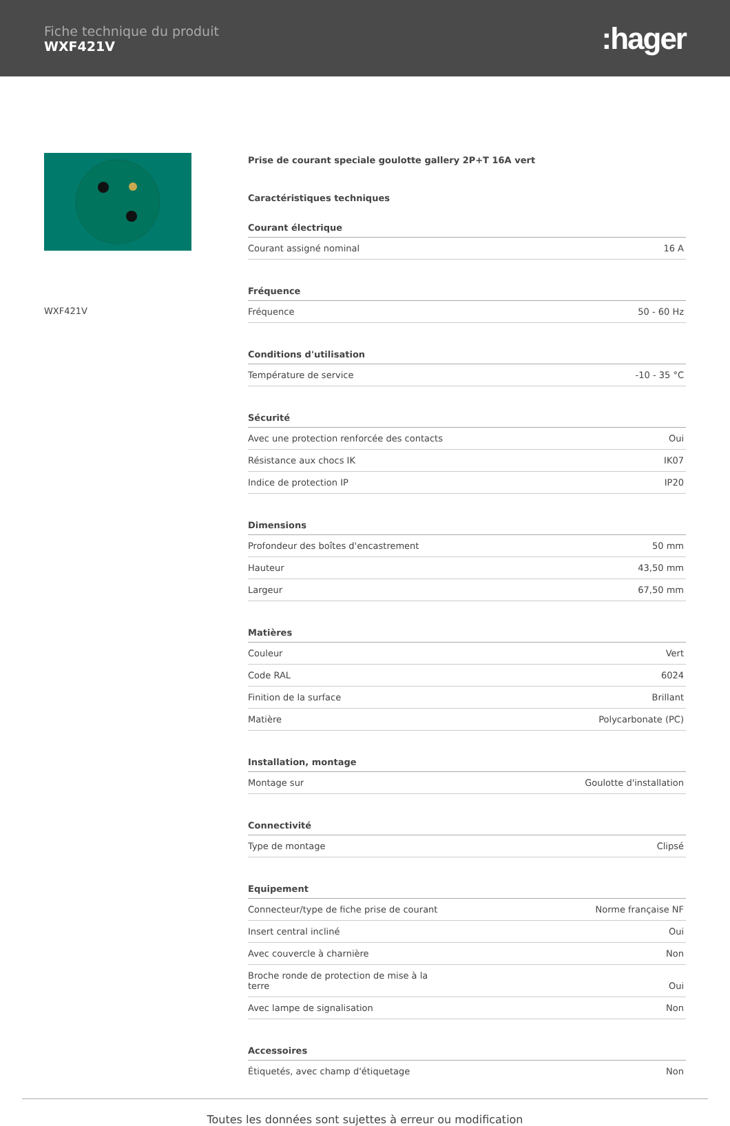Fiche technique du produit
WXF421V
:hager
WXF421V
Prise de courant speciale goulotte gallery 2P+T 16A vert
Caractéristiques techniques
| Courant électrique | |
| --- | --- |
| Courant assigné nominal | 16 A |
| Fréquence | |
| Fréquence | 50 - 60 Hz |
| Conditions d'utilisation | |
| Température de service | -10 - 35 °C |
| Sécurité | |
| Avec une protection renforcée des contacts | Oui |
| Résistance aux chocs IK | IK07 |
| Indice de protection IP | IP20 |
| Dimensions | |
| Profondeur des boîtes d'encastrement | 50 mm |
| Hauteur | 43,50 mm |
| Largeur | 67,50 mm |
| Matières | |
| Couleur | Vert |
| Code RAL | 6024 |
| Finition de la surface | Brillant |
| Matière | Polycarbonate (PC) |
| Installation, montage | |
| Montage sur | Goulotte d'installation |
| Connectivité | |
| Type de montage | Clipsé |
| Equipement | |
| Connecteur/type de fiche prise de courant | Norme française NF |
| Insert central incliné | Oui |
| Avec couvercle à charnière | Non |
| Broche ronde de protection de mise à la terre | Oui |
| Avec lampe de signalisation | Non |
| Accessoires | |
| Étiquetés, avec champ d'étiquetage | Non |
Toutes les données sont sujettes à erreur ou modification